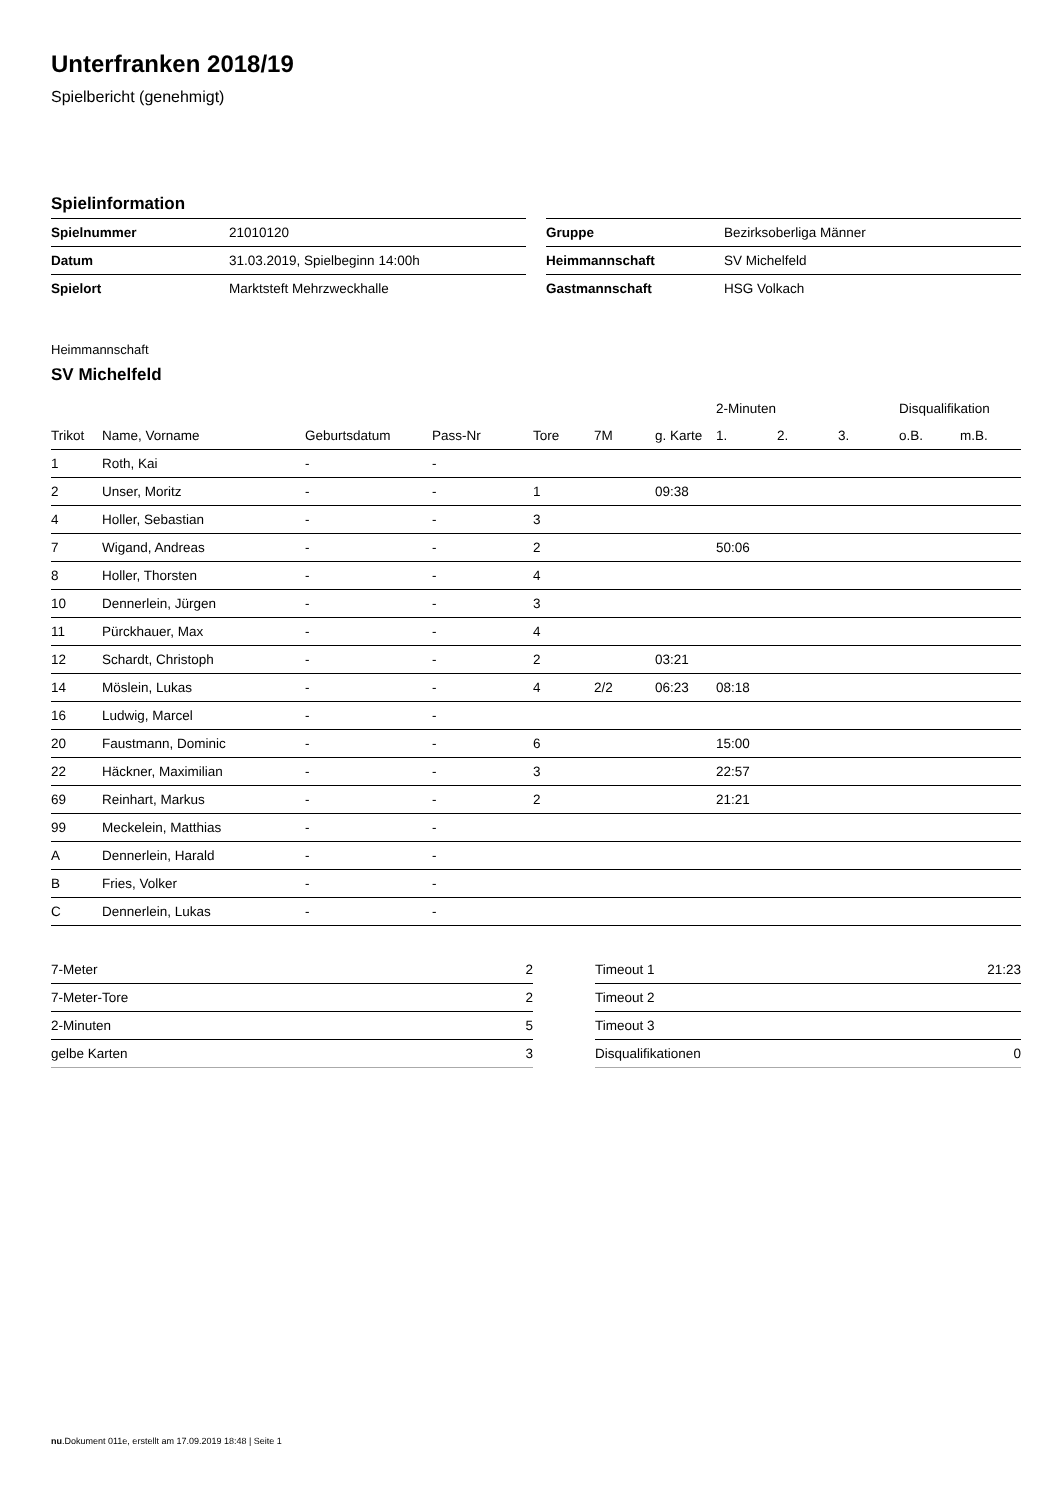Unterfranken 2018/19
Spielbericht (genehmigt)
Spielinformation
| Spielnummer | 21010120 |
| Datum | 31.03.2019, Spielbeginn 14:00h |
| Spielort | Marktsteft Mehrzweckhalle |
| Gruppe | Bezirksoberliga Männer |
| Heimmannschaft | SV Michelfeld |
| Gastmannschaft | HSG Volkach |
Heimmannschaft
SV Michelfeld
| | | | | | | | 2-Minuten | | | Disqualifikation | |
| --- | --- | --- | --- | --- | --- | --- | --- | --- | --- | --- | --- |
| Trikot | Name, Vorname | Geburtsdatum | Pass-Nr | Tore | 7M | g. Karte | 1. | 2. | 3. | o.B. | m.B. |
| 1 | Roth, Kai | - | - | | | | | | | | |
| 2 | Unser, Moritz | - | - | 1 | | 09:38 | | | | | |
| 4 | Holler, Sebastian | - | - | 3 | | | | | | | |
| 7 | Wigand, Andreas | - | - | 2 | | | 50:06 | | | | |
| 8 | Holler, Thorsten | - | - | 4 | | | | | | | |
| 10 | Dennerlein, Jürgen | - | - | 3 | | | | | | | |
| 11 | Pürckhauer, Max | - | - | 4 | | | | | | | |
| 12 | Schardt, Christoph | - | - | 2 | | 03:21 | | | | | |
| 14 | Möslein, Lukas | - | - | 4 | 2/2 | 06:23 | 08:18 | | | | |
| 16 | Ludwig, Marcel | - | - | | | | | | | | |
| 20 | Faustmann, Dominic | - | - | 6 | | | 15:00 | | | | |
| 22 | Häckner, Maximilian | - | - | 3 | | | 22:57 | | | | |
| 69 | Reinhart, Markus | - | - | 2 | | | 21:21 | | | | |
| 99 | Meckelein, Matthias | - | - | | | | | | | | |
| A | Dennerlein, Harald | - | - | | | | | | | | |
| B | Fries, Volker | - | - | | | | | | | | |
| C | Dennerlein, Lukas | - | - | | | | | | | | |
| 7-Meter | 2 |
| 7-Meter-Tore | 2 |
| 2-Minuten | 5 |
| gelbe Karten | 3 |
| Timeout 1 | 21:23 |
| Timeout 2 | |
| Timeout 3 | |
| Disqualifikationen | 0 |
nu.Dokument 011e, erstellt am 17.09.2019 18:48 | Seite 1